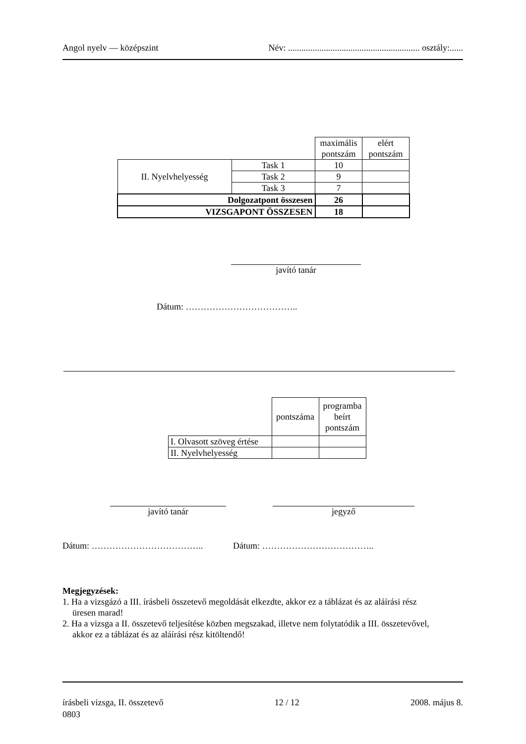Angol nyelv — középszint Név: ........................................................... osztály:......
| | | maximális pontszám | elért pontszám |
| II. Nyelvhelyesség | Task 1 | 10 | |
| | Task 2 | 9 | |
| | Task 3 | 7 | |
| Dolgozatpont összesen | | 26 | |
| VIZSGAPONT ÖSSZESEN | | 18 | |
javító tanár
Dátum: ………………………………..
| | pontszáma | programba beírt pontszám |
| I. Olvasott szöveg értése | | |
| II. Nyelvhelyesség | | |
javító tanár jegyző
Dátum: ……………………………….. Dátum: ………………………………..
Megjegyzések:
1. Ha a vizsgázó a III. írásbeli összetevő megoldását elkezdte, akkor ez a táblázat és az aláírási rész
üresen marad!
2. Ha a vizsga a II. összetevő teljesítése közben megszakad, illetve nem folytatódik a III. összetevővel,
akkor ez a táblázat és az aláírási rész kitöltendő!
írásbeli vizsga, II. összetevő
0803 12 / 12 2008. május 8.